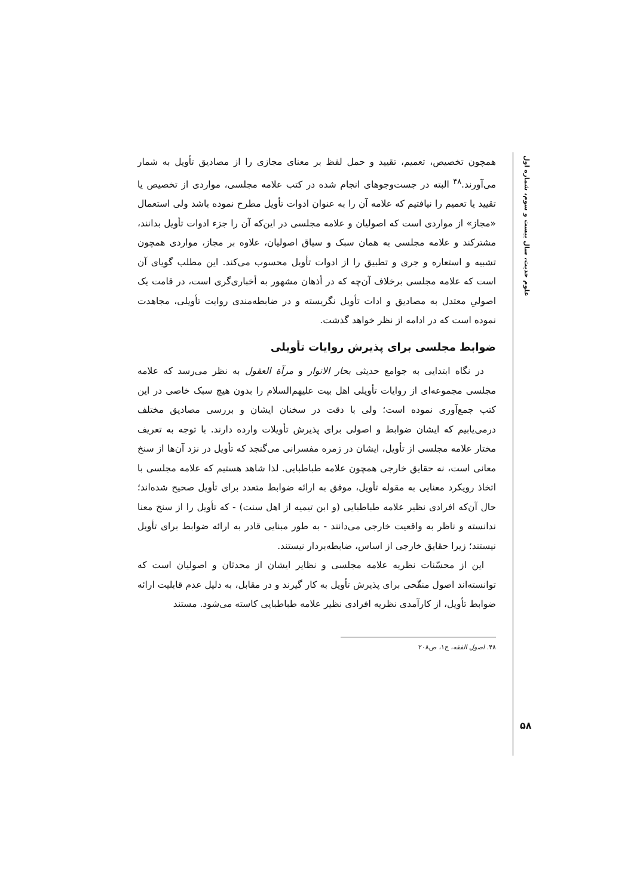همچون تخصیص، تعمیم، تقیید و حمل لفظ بر معنای مجازی را از مصادیق تأویل به شمار می‌آورند.<sup>۴۸</sup> البته در جست‌وجوهای انجام شده در کتب علامه مجلسی، مواردی از تخصیص یا تقیید یا تعمیم را نیافتیم که علامه آن را به عنوان ادوات تأویل مطرح نموده باشد ولی استعمال «مجاز» از مواردی است که اصولیان و علامه مجلسی در این‌که آن را جزء ادوات تأویل بدانند، مشترکند و علامه مجلسی به همان سبک و سیاق اصولیان، علاوه بر مجاز، مواردی همچون تشبیه و استعاره و جری و تطبیق را از ادوات تأویل محسوب می‌کند. این مطلب گویای آن است که علامه مجلسی برخلاف آن‌چه که در أذهان مشهور به أخباری‌گری است، در قامت یک اصولیِ معتدل به مصادیق و ادات تأویل نگریسته و در ضابطه‌مندی روایت تأویلی، مجاهدت نموده است که در ادامه از نظر خواهد گذشت.
ضوابط مجلسی برای پذیرش روایات تأویلی
در نگاه ابتدایی به جوامع حدیثی بحار الانوار و مرآة العقول به نظر می‌رسد که علامه مجلسی مجموعه‌ای از روایات تأویلی اهل بیت علیهم‌السلام را بدون هیچ سبک خاصی در این کتب جمع‌آوری نموده است؛ ولی با دقت در سخنان ایشان و بررسی مصادیق مختلف درمی‌یابیم که ایشان ضوابط و اصولی برای پذیرش تأویلات وارده دارند. با توجه به تعریف مختار علامه مجلسی از تأویل، ایشان در زمره مفسرانی می‌گنجد که تأویل در نزد آن‌ها از سنخ معانی است، نه حقایق خارجی همچون علامه طباطبایی. لذا شاهد هستیم که علامه مجلسی با اتخاذ رویکرد معنایی به مقوله تأویل، موفق به ارائه ضوابط متعدد برای تأویل صحیح شده‌اند؛ حال آن‌که افرادی نظیر علامه طباطبایی (و ابن تیمیه از اهل سنت) - که تأویل را از سنخ معنا ندانسته و ناظر به واقعیت خارجی می‌دانند - به طور مبنایی قادر به ارائه ضوابط برای تأویل نیستند؛ زیرا حقایق خارجی از اساس، ضابطه‌بردار نیستند.
این از محسّنات نظریه علامه مجلسی و نظایر ایشان از محدثان و اصولیان است که توانسته‌اند اصول منقّحی برای پذیرش تأویل به کار گیرند و در مقابل، به دلیل عدم قابلیت ارائه ضوابط تأویل، از کارآمدی نظریه افرادی نظیر علامه طباطبایی کاسته می‌شود. مستند
۴۸. اصول الفقه، ج۱، ص۲۰۸
علوم حدیث، سال بیست و سوم، شماره اول
۵۸